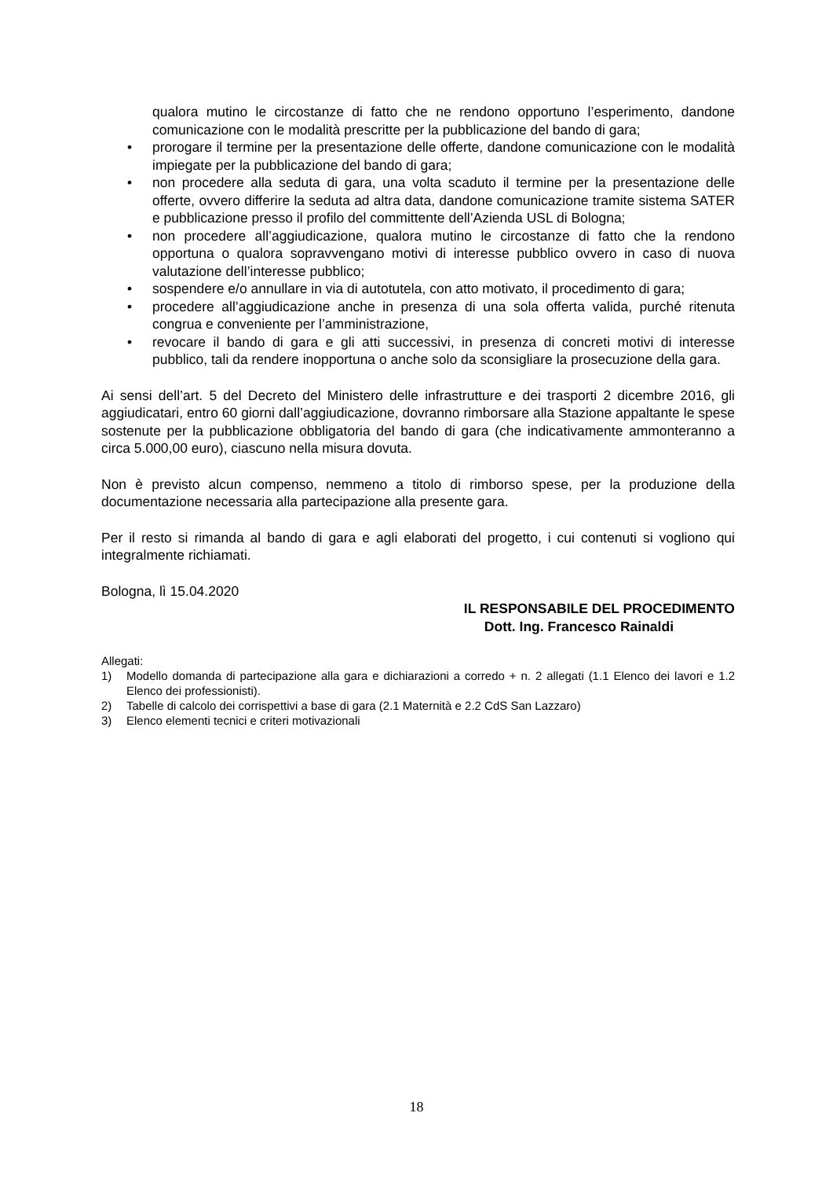qualora mutino le circostanze di fatto che ne rendono opportuno l’esperimento, dandone comunicazione con le modalità prescritte per la pubblicazione del bando di gara;
• prorogare il termine per la presentazione delle offerte, dandone comunicazione con le modalità impiegate per la pubblicazione del bando di gara;
• non procedere alla seduta di gara, una volta scaduto il termine per la presentazione delle offerte, ovvero differire la seduta ad altra data, dandone comunicazione tramite sistema SATER e pubblicazione presso il profilo del committente dell’Azienda USL di Bologna;
• non procedere all’aggiudicazione, qualora mutino le circostanze di fatto che la rendono opportuna o qualora sopravvengano motivi di interesse pubblico ovvero in caso di nuova valutazione dell’interesse pubblico;
• sospendere e/o annullare in via di autotutela, con atto motivato, il procedimento di gara;
• procedere all’aggiudicazione anche in presenza di una sola offerta valida, purché ritenuta congrua e conveniente per l’amministrazione,
• revocare il bando di gara e gli atti successivi, in presenza di concreti motivi di interesse pubblico, tali da rendere inopportuna o anche solo da sconsigliare la prosecuzione della gara.
Ai sensi dell’art. 5 del Decreto del Ministero delle infrastrutture e dei trasporti 2 dicembre 2016, gli aggiudicatari, entro 60 giorni dall’aggiudicazione, dovranno rimborsare alla Stazione appaltante le spese sostenute per la pubblicazione obbligatoria del bando di gara (che indicativamente ammonteranno a circa 5.000,00 euro), ciascuno nella misura dovuta.
Non è previsto alcun compenso, nemmeno a titolo di rimborso spese, per la produzione della documentazione necessaria alla partecipazione alla presente gara.
Per il resto si rimanda al bando di gara e agli elaborati del progetto, i cui contenuti si vogliono qui integralmente richiamati.
Bologna, lì 15.04.2020
IL RESPONSABILE DEL PROCEDIMENTO
Dott. Ing. Francesco Rainaldi
Allegati:
1) Modello domanda di partecipazione alla gara e dichiarazioni a corredo + n. 2 allegati (1.1 Elenco dei lavori e 1.2 Elenco dei professionisti).
2) Tabelle di calcolo dei corrispettivi a base di gara (2.1 Maternità e 2.2 CdS San Lazzaro)
3) Elenco elementi tecnici e criteri motivazionali
18